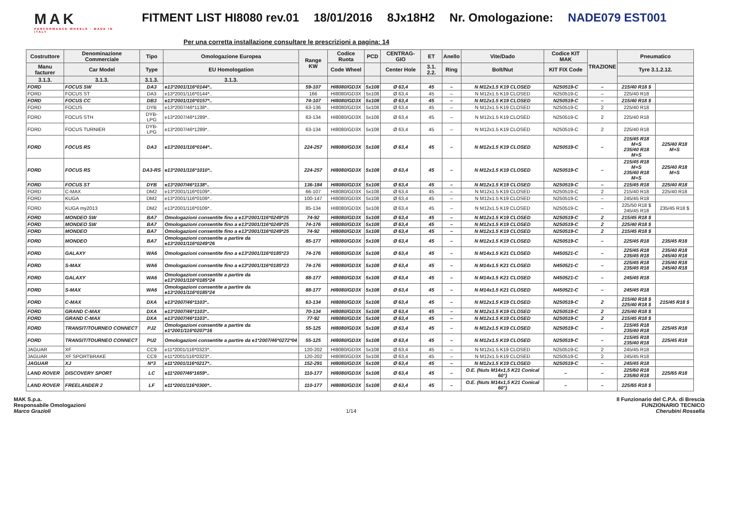MAK
PERFORMANCE WHEELS · MADE IN ITALY
FITMENT LIST HI8080 rev.01 18/01/2016 8Jx18H2 Nr. Omologazione: NADE079 EST001
Per una corretta installazione consultare le prescrizioni a pagina: 14
| Costruttore | Denominazione Commerciale | Tipo | Omologazione Europea | Range KW | Codice Ruota | PCD | CENTRAG-GIO | ET | Anello | Vite/Dado | Codice KIT MAK | TRAZIONE | Pneumatico | |
| --- | --- | --- | --- | --- | --- | --- | --- | --- | --- | --- | --- | --- | --- | --- |
| Manu facturer | Car Model | Type | EU Homologation | | Code Wheel | | Center Hole | 3.1. 2.2. | Ring | Bolt/Nut | KIT FIX Code | | Tyre 3.1.2.12. | |
| 3.1.3. | 3.1.3. | 3.1.3. | 3.1.3. | | | | | | | | | | | |
| FORD | FOCUS SW | DA3 | e13*2001/116*0144*.. | 59-107 | HI8080/GD3X | 5x108 | Ø 63,4 | 45 | – | N M12x1.5 K19 CLOSED | N250519-C | – | 215/40 R18 $ | |
| FORD | FOCUS ST | DA3 | e13*2001/116*0144*.. | 166 | HI8080/GD3X | 5x108 | Ø 63,4 | 45 | – | N M12x1.5 K19 CLOSED | N250519-C | – | 225/40 R18 | |
| FORD | FOCUS CC | DB3 | e13*2001/116*0157*.. | 74-107 | HI8080/GD3X | 5x108 | Ø 63,4 | 45 | – | N M12x1.5 K19 CLOSED | N250519-C | – | 215/40 R18 $ | |
| FORD | FOCUS | DYB | e13*2007/46*1138*.. | 63-136 | HI8080/GD3X | 5x108 | Ø 63,4 | 45 | – | N M12x1.5 K19 CLOSED | N250519-C | 2 | 225/40 R18 | |
| FORD | FOCUS STH | DYB-LPG | e13*2007/46*1289*.. | 63-134 | HI8080/GD3X | 5x108 | Ø 63,4 | 45 | – | N M12x1.5 K19 CLOSED | N250519-C | 2 | 225/40 R18 | |
| FORD | FOCUS TURNIER | DYB-LPG | e13*2007/46*1289*.. | 63-134 | HI8080/GD3X | 5x108 | Ø 63,4 | 45 | – | N M12x1.5 K19 CLOSED | N250519-C | 2 | 225/40 R18 | |
| FORD | FOCUS RS | DA3 | e13*2001/116*0144*.. | 224-257 | HI8080/GD3X | 5x108 | Ø 63,4 | 45 | – | N M12x1.5 K19 CLOSED | N250519-C | – | 215/45 R18 M+S 235/40 R18 M+S | 225/40 R18 M+S |
| FORD | FOCUS RS | DA3-RS | e13*2001/116*1010*.. | 224-257 | HI8080/GD3X | 5x108 | Ø 63,4 | 45 | – | N M12x1.5 K19 CLOSED | N250519-C | – | 215/45 R18 M+S 235/40 R18 M+S | 225/40 R18 M+S |
| FORD | FOCUS ST | DYB | e13*2007/46*1138*.. | 136-184 | HI8080/GD3X | 5x108 | Ø 63,4 | 45 | – | N M12x1.5 K19 CLOSED | N250519-C | – | 215/45 R18 | 225/40 R18 |
| FORD | C-MAX | DM2 | e13*2001/116*0109*.. | 66-107 | HI8080/GD3X | 5x108 | Ø 63,4 | 45 | – | N M12x1.5 K19 CLOSED | N250519-C | 2 | 215/40 R18 | 225/40 R18 |
| FORD | KUGA | DM2 | e13*2001/116*0109*.. | 100-147 | HI8080/GD3X | 5x108 | Ø 63,4 | 45 | – | N M12x1.5 K19 CLOSED | N250519-C | – | 245/45 R18 | |
| FORD | KUGA my2013 | DM2 | e13*2001/116*0109*.. | 85-134 | HI8080/GD3X | 5x108 | Ø 63,4 | 45 | – | N M12x1.5 K19 CLOSED | N250519-C | – | 225/50 R18 $ 245/45 R18 | 235/45 R18 $ |
| FORD | MONDEO SW | BA7 | Omologazioni consentite fino a e13*2001/116*0249*25 | 74-92 | HI8080/GD3X | 5x108 | Ø 63,4 | 45 | – | N M12x1.5 K19 CLOSED | N250519-C | 2 | 215/45 R18 $ | |
| FORD | MONDEO SW | BA7 | Omologazioni consentite fino a e13*2001/116*0249*25 | 74-176 | HI8080/GD3X | 5x108 | Ø 63,4 | 45 | – | N M12x1.5 K19 CLOSED | N250519-C | 2 | 225/40 R18 $ | |
| FORD | MONDEO | BA7 | Omologazioni consentite fino a e13*2001/116*0249*25 | 74-92 | HI8080/GD3X | 5x108 | Ø 63,4 | 45 | – | N M12x1.5 K19 CLOSED | N250519-C | 2 | 215/45 R18 $ | |
| FORD | MONDEO | BA7 | Omologazioni consentite a partire da e13*2001/116*0249*26 | 85-177 | HI8080/GD3X | 5x108 | Ø 63,4 | 45 | – | N M12x1.5 K19 CLOSED | N250519-C | – | 225/45 R18 | 235/45 R18 |
| FORD | GALAXY | WA6 | Omologazioni consentite fino a e13*2001/116*0185*23 | 74-176 | HI8080/GD3X | 5x108 | Ø 63,4 | 45 | – | N M14x1.5 K21 CLOSED | N450521-C | – | 225/45 R18 235/45 R18 | 235/40 R18 245/40 R18 |
| FORD | S-MAX | WA6 | Omologazioni consentite fino a e13*2001/116*0185*23 | 74-176 | HI8080/GD3X | 5x108 | Ø 63,4 | 45 | – | N M14x1.5 K21 CLOSED | N450521-C | – | 225/45 R18 235/45 R18 | 235/40 R18 245/40 R18 |
| FORD | GALAXY | WA6 | Omologazioni consentite a partire da e13*2001/116*0185*24 | 88-177 | HI8080/GD3X | 5x108 | Ø 63,4 | 45 | – | N M14x1.5 K21 CLOSED | N450521-C | – | 245/45 R18 | |
| FORD | S-MAX | WA6 | Omologazioni consentite a partire da e13*2001/116*0185*24 | 88-177 | HI8080/GD3X | 5x108 | Ø 63,4 | 45 | – | N M14x1.5 K21 CLOSED | N450521-C | – | 245/45 R18 | |
| FORD | C-MAX | DXA | e13*2007/46*1103*.. | 63-134 | HI8080/GD3X | 5x108 | Ø 63,4 | 45 | – | N M12x1.5 K19 CLOSED | N250519-C | 2 | 215/40 R18 $ 225/40 R18 $ | 215/45 R18 $ |
| FORD | GRAND C-MAX | DXA | e13*2007/46*1103*.. | 70-134 | HI8080/GD3X | 5x108 | Ø 63,4 | 45 | – | N M12x1.5 K19 CLOSED | N250519-C | 2 | 225/40 R18 $ | |
| FORD | GRAND C-MAX | DXA | e13*2007/46*1103*.. | 77-92 | HI8080/GD3X | 5x108 | Ø 63,4 | 45 | – | N M12x1.5 K19 CLOSED | N250519-C | 2 | 215/45 R18 $ | |
| FORD | TRANSIT/TOURNEO CONNECT | PJ2 | Omologazioni consentite a partire da e1*2001/116*0207*16 | 55-125 | HI8080/GD3X | 5x108 | Ø 63,4 | 45 | – | N M12x1.5 K19 CLOSED | N250519-C | – | 215/45 R18 235/40 R18 | 225/45 R18 |
| FORD | TRANSIT/TOURNEO CONNECT | PU2 | Omologazioni consentite a partire da e1*2007/46*0272*04 | 55-125 | HI8080/GD3X | 5x108 | Ø 63,4 | 45 | – | N M12x1.5 K19 CLOSED | N250519-C | – | 215/45 R18 235/40 R18 | 225/45 R18 |
| JAGUAR | XF | CC9 | e11*2001/116*0323*.. | 120-202 | HI8080/GD3X | 5x108 | Ø 63,4 | 45 | – | N M12x1.5 K19 CLOSED | N250519-C | 2 | 245/45 R18 | |
| JAGUAR | XF SPORTBRAKE | CC9 | e11*2001/116*0323*.. | 120-202 | HI8080/GD3X | 5x108 | Ø 63,4 | 45 | – | N M12x1.5 K19 CLOSED | N250519-C | 2 | 245/45 R18 | |
| JAGUAR | XJ | N*3 | e11*2001/116*0217*.. | 152-291 | HI8080/GD3X | 5x108 | Ø 63,4 | 45 | – | N M12x1.5 K19 CLOSED | N250519-C | – | 245/45 R18 | |
| LAND ROVER | DISCOVERY SPORT | LC | e11*2007/46*1659*.. | 110-177 | HI8080/GD3X | 5x108 | Ø 63,4 | 45 | – | O.E. (Nuts M14x1,5 K21 Conical 60°) | – | – | 225/60 R18 235/60 R18 | 225/65 R18 |
| LAND ROVER | FREELANDER 2 | LF | e11*2001/116*0300*.. | 110-177 | HI8080/GD3X | 5x108 | Ø 63,4 | 45 | – | O.E. (Nuts M14x1,5 K21 Conical 60°) | – | – | 225/65 R18 $ | |
MAK S.p.a.
Responsabile Omologazioni
Marco Grazioli
1/14 Il Funzionario del C.P.A. di Brescia
FUNZIONARIO TECNICO
Cherubini Rossella